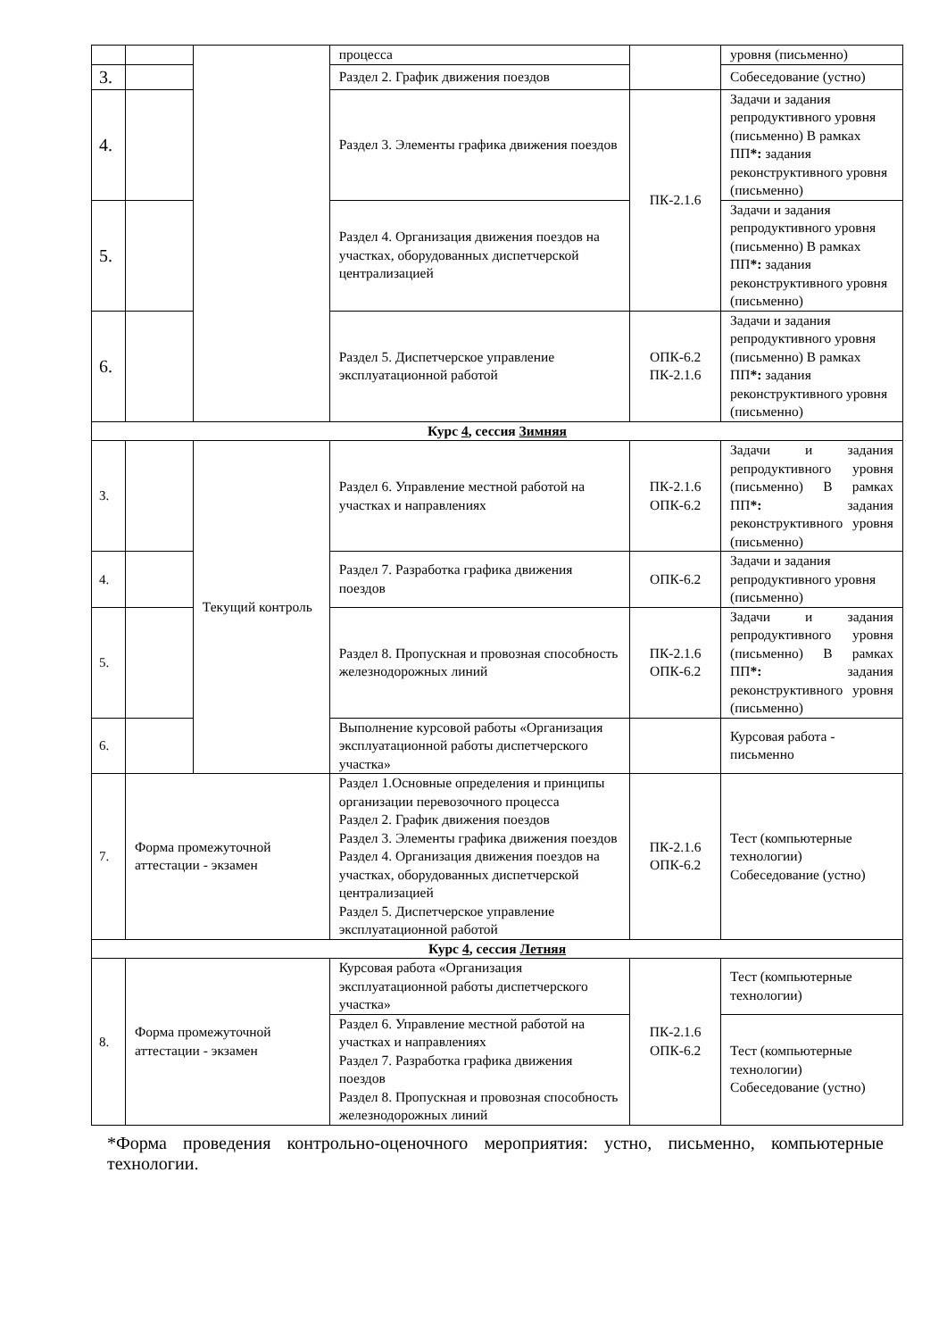| | | | процесса | | уровня (письменно) |
| 3. | | | Раздел 2. График движения поездов | | Собеседование (устно) |
| 4. | | | Раздел 3. Элементы графика движения поездов | ПК-2.1.6 | Задачи и задания репродуктивного уровня (письменно) В рамках ПП *: задания реконструктивного уровня (письменно) |
| 5. | | | Раздел 4. Организация движения поездов на участках, оборудованных диспетчерской централизацией | | Задачи и задания репродуктивного уровня (письменно) В рамках ПП *: задания реконструктивного уровня (письменно) |
| 6. | | | Раздел 5. Диспетчерское управление эксплуатационной работой | ОПК-6.2 ПК-2.1.6 | Задачи и задания репродуктивного уровня (письменно) В рамках ПП *: задания реконструктивного уровня (письменно) |
| Курс 4 , сессия Зимняя | | | | | |
| 3. | | Текущий контроль | Раздел 6. Управление местной работой на участках и направлениях | ПК-2.1.6 ОПК-6.2 | Задачи и задания репродуктивного уровня (письменно) В рамках ПП *: задания реконструктивного уровня (письменно) |
| 4. | | | Раздел 7. Разработка графика движения поездов | ОПК-6.2 | Задачи и задания репродуктивного уровня (письменно) |
| 5. | | | Раздел 8. Пропускная и провозная способность железнодорожных линий | ПК-2.1.6 ОПК-6.2 | Задачи и задания репродуктивного уровня (письменно) В рамках ПП *: задания реконструктивного уровня (письменно) |
| 6. | | | Выполнение курсовой работы «Организация эксплуатационной работы диспетчерского участка» | | Курсовая работа - письменно |
| 7. | Форма промежуточной аттестации - экзамен | | Раздел 1.Основные определения и принципы организации перевозочного процесса Раздел 2. График движения поездов Раздел 3. Элементы графика движения поездов Раздел 4. Организация движения поездов на участках, оборудованных диспетчерской централизацией Раздел 5. Диспетчерское управление эксплуатационной работой | ПК-2.1.6 ОПК-6.2 | Тест (компьютерные технологии) Собеседование (устно) |
| Курс 4 , сессия Летняя | | | | | |
| 8. | Форма промежуточной аттестации - экзамен | | Курсовая работа «Организация эксплуатационной работы диспетчерского участка» | ПК-2.1.6 ОПК-6.2 | Тест (компьютерные технологии) |
| | | | Раздел 6. Управление местной работой на участках и направлениях Раздел 7. Разработка графика движения поездов Раздел 8. Пропускная и провозная способность железнодорожных линий | | Тест (компьютерные технологии) Собеседование (устно) |
*Форма проведения контрольно-оценочного мероприятия: устно, письменно, компьютерные технологии.